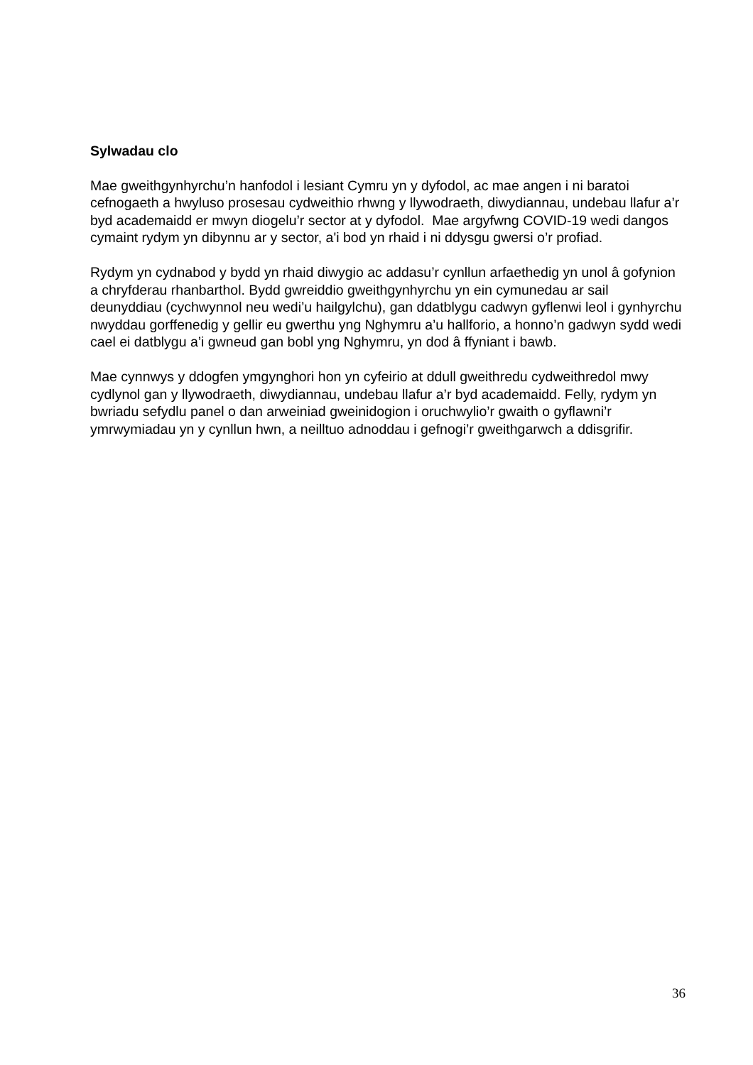Sylwadau clo
Mae gweithgynhyrchu’n hanfodol i lesiant Cymru yn y dyfodol, ac mae angen i ni baratoi cefnogaeth a hwyluso prosesau cydweithio rhwng y llywodraeth, diwydiannau, undebau llafur a’r byd academaidd er mwyn diogelu’r sector at y dyfodol. Mae argyfwng COVID-19 wedi dangos cymaint rydym yn dibynnu ar y sector, a'i bod yn rhaid i ni ddysgu gwersi o’r profiad.
Rydym yn cydnabod y bydd yn rhaid diwygio ac addasu’r cynllun arfaethedig yn unol â gofynion a chryfderau rhanbarthol. Bydd gwreiddio gweithgynhyrchu yn ein cymunedau ar sail deunyddiau (cychwynnol neu wedi’u hailgylchu), gan ddatblygu cadwyn gyflenwi leol i gynhyrchu nwyddau gorffenedig y gellir eu gwerthu yng Nghymru a’u hallforio, a honno’n gadwyn sydd wedi cael ei datblygu a’i gwneud gan bobl yng Nghymru, yn dod â ffyniant i bawb.
Mae cynnwys y ddogfen ymgynghori hon yn cyfeirio at ddull gweithredu cydweithredol mwy cydlynol gan y llywodraeth, diwydiannau, undebau llafur a’r byd academaidd. Felly, rydym yn bwriadu sefydlu panel o dan arweiniad gweinidogion i oruchwylio’r gwaith o gyflawni’r ymrwymiadau yn y cynllun hwn, a neilltuo adnoddau i gefnogi’r gweithgarwch a ddisgrifir.
36